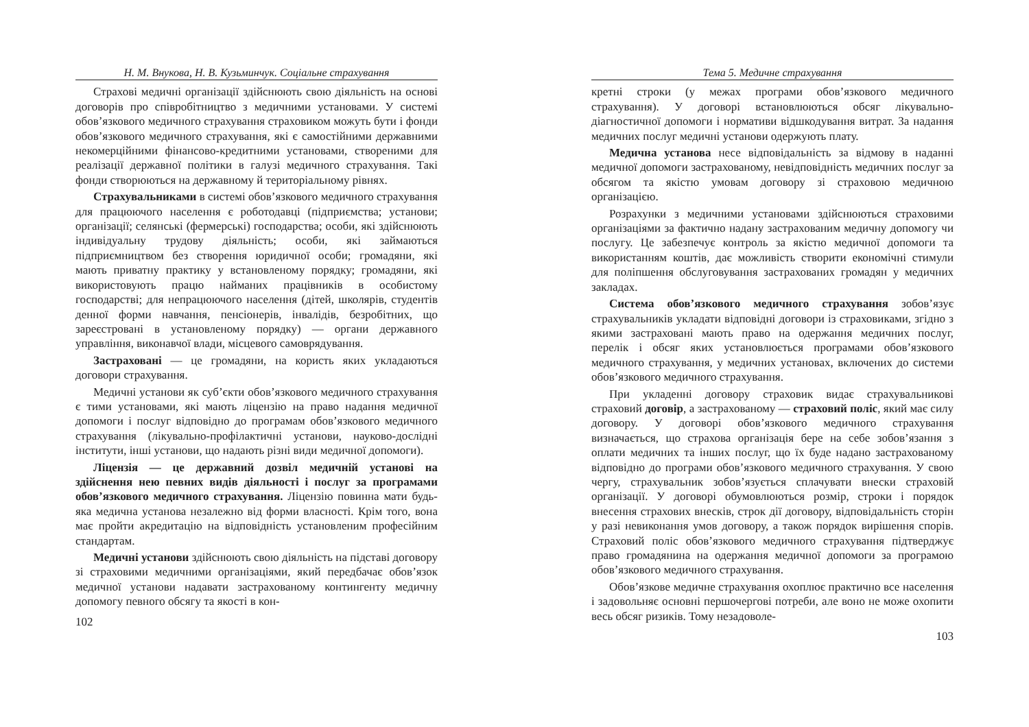Н. М. Внукова, Н. В. Кузьминчук. Соціальне страхування
Страхові медичні організації здійснюють свою діяльність на основі договорів про співробітництво з медичними установами. У системі обов’язкового медичного страхування страховиком можуть бути і фонди обов’язкового медичного страхування, які є самостійними державними некомерційними фінансово-кредитними установами, створеними для реалізації державної політики в галузі медичного страхування. Такі фонди створюються на державному й територіальному рівнях.
Страхувальниками в системі обов’язкового медичного страхування для працюючого населення є роботодавці (підприємства; установи; організації; селянські (фермерські) господарства; особи, які здійснюють індивідуальну трудову діяльність; особи, які займаються підприємництвом без створення юридичної особи; громадяни, які мають приватну практику у встановленому порядку; громадяни, які використовують працю найманих працівників в особистому господарстві; для непрацюючого населення (дітей, школярів, студентів денної форми навчання, пенсіонерів, інвалідів, безробітних, що зареєстровані в установленому порядку) — органи державного управління, виконавчої влади, місцевого самоврядування.
Застраховані — це громадяни, на користь яких укладаються договори страхування.
Медичні установи як суб’єкти обов’язкового медичного страхування є тими установами, які мають ліцензію на право надання медичної допомоги і послуг відповідно до програмам обов’язкового медичного страхування (лікувально-профілактичні установи, науково-дослідні інститути, інші установи, що надають різні види медичної допомоги).
Ліцензія — це державний дозвіл медичній установі на здійснення нею певних видів діяльності і послуг за програмами обов’язкового медичного страхування. Ліцензію повинна мати будь-яка медична установа незалежно від форми власності. Крім того, вона має пройти акредитацію на відповідність установленим професійним стандартам.
Медичні установи здійснюють свою діяльність на підставі договору зі страховими медичними організаціями, який передбачає обов’язок медичної установи надавати застрахованому контингенту медичну допомогу певного обсягу та якості в кон-
102
Тема 5. Медичне страхування
кретні строки (у межах програми обов’язкового медичного страхування). У договорі встановлюються обсяг лікувально-діагностичної допомоги і нормативи відшкодування витрат. За надання медичних послуг медичні установи одержують плату.
Медична установа несе відповідальність за відмову в наданні медичної допомоги застрахованому, невідповідність медичних послуг за обсягом та якістю умовам договору зі страховою медичною організацією.
Розрахунки з медичними установами здійснюються страховими організаціями за фактично надану застрахованим медичну допомогу чи послугу. Це забезпечує контроль за якістю медичної допомоги та використанням коштів, дає можливість створити економічні стимули для поліпшення обслуговування застрахованих громадян у медичних закладах.
Система обов’язкового медичного страхування зобов’язує страхувальників укладати відповідні договори із страховиками, згідно з якими застраховані мають право на одержання медичних послуг, перелік і обсяг яких установлюється програмами обов’язкового медичного страхування, у медичних установах, включених до системи обов’язкового медичного страхування.
При укладенні договору страховик видає страхувальникові страховий договір, а застрахованому — страховий поліс, який має силу договору. У договорі обов’язкового медичного страхування визначається, що страхова організація бере на себе зобов’язання з оплати медичних та інших послуг, що їх буде надано застрахованому відповідно до програми обов’язкового медичного страхування. У свою чергу, страхувальник зобов’язується сплачувати внески страховій організації. У договорі обумовлюються розмір, строки і порядок внесення страхових внесків, строк дії договору, відповідальність сторін у разі невиконання умов договору, а також порядок вирішення спорів. Страховий поліс обов’язкового медичного страхування підтверджує право громадянина на одержання медичної допомоги за програмою обов’язкового медичного страхування.
Обов’язкове медичне страхування охоплює практично все населення і задовольняє основні першочергові потреби, але воно не може охопити весь обсяг ризиків. Тому незадоволе-
103